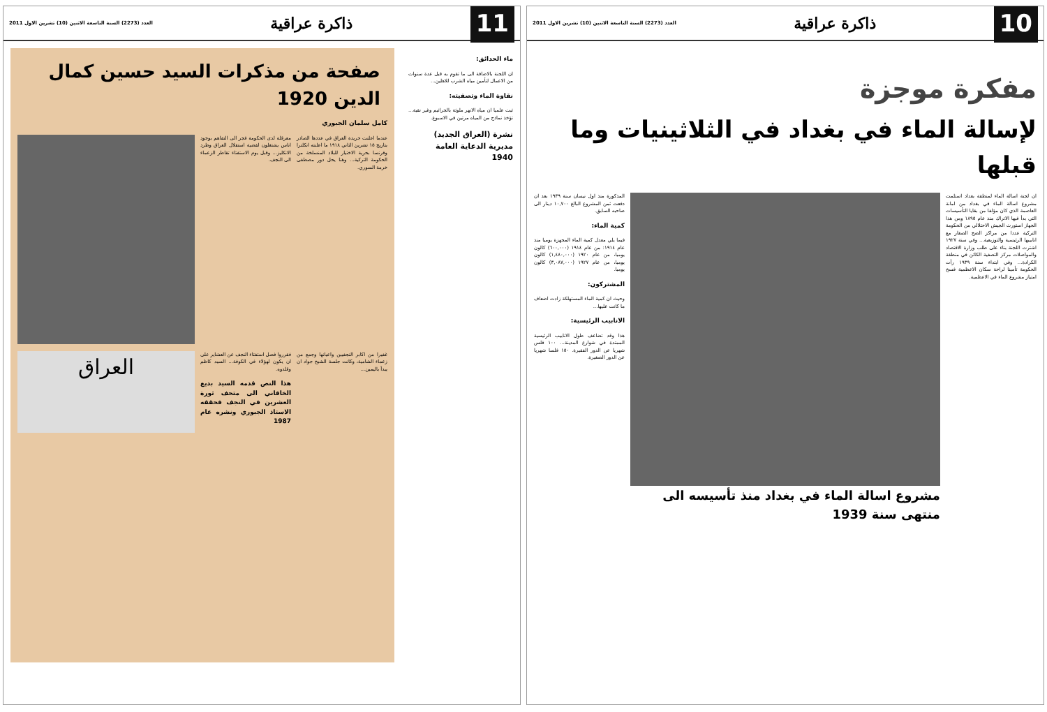10
ذاكرة عراقية
العدد (2273) السنة التاسعة الاثنين (10) تشرين الاول 2011
مفكرة موجزة
لإسالة الماء في بغداد في الثلاثينيات وما قبلها
ان لجنة اسالة الماء لمنطقة بغداد استلمت مشروع اسالة الماء في بغداد من امانة العاصمة الذي كان مؤلفا من بقايا التأسيسات التي بدأ فيها الاتراك منذ عام ١٨٩٥ ومن هذا الجهاز استورث الجيش الاحتلالي من الحكومة التركية عددا من مراكز الضخ الصغار مع انابيبها الرئيسية والتوزيعية... وفي سنة ١٩٢٧ اشترت اللجنة بناء على طلب وزارة الاقتصاد والمواصلات مركز التصفية الكائن في منطقة الكرادة... وفي ابتداء سنة ١٩٣٩ رأت الحكومة تأمينا لراحة سكان الاعظمية فسخ امتياز مشروع الماء في الاعظمية.
مشروع اسالة الماء في بغداد منذ تأسيسه الى منتهى سنة 1939
المذكورة منذ اول نيسان سنة ١٩٣٩ بعد ان دفعت ثمن المشروع البالغ ١٠,٧٠٠ دينار الى صاحبه السابق.
كمية الماء:
فيما يلي معدل كمية الماء المجهزة يوميا منذ عام ١٩١٤: من عام ١٩١٤ (٦٠٠,٠٠٠) كالون يوميا، من عام ١٩٢٠ (١,٤٨٠,٠٠٠) كالون يوميا، من عام ١٩٢٧ (٣,٠٨٧,٠٠٠) كالون يوميا.
المشتركون:
وحيث ان كمية الماء المستهلكة زادت اضعاف ما كانت عليها...
الانابيب الرئيسية:
هذا وقد تضاعف طول الانابيب الرئيسية الممتدة في شوارع المدينة... ١٠٠ فلس شهريا عن الدور الفقيرة. ١٥٠ فلسا شهريا عن الدور الصغيرة.
11
ذاكرة عراقية
العدد (2273) السنة التاسعة الاثنين (10) تشرين الاول 2011
ماء الحدائق:
ان اللجنة بالاضافة الى ما تقوم به قبل عدة سنوات من الاعمال لتأمين مياه الشرب للاهلين...
نقاوة الماء وتصفيته:
ثبت علميا ان مياه الانهر ملوثة بالجراثيم وغير نقية... تؤخذ نماذج من المياه مرتين في الاسبوع.
نشرة (العراق الجديد)
مديرية الدعاية العامة
1940
صفحة من مذكرات السيد حسين كمال الدين 1920
كامل سلمان الجبوري
عندما اعلنت جريدة العراق في عددها الصادر بتاريخ ١٥ تشرين الثاني ١٩١٨ ما اعلنته انكلترا وفرنسا بحرية الاختيار للبلاد المنسلخة من الحكومة التركية... وهنا يحل دور مصطفى خرمة السوري.
معرقلة لدى الحكومة فجر الى التفاهم بوجود اناس يشتغلون لقضية استقلال العراق وطرد الانكليز... وقبل يوم الاستفتاء تقاطر الزعماء الى النجف.
غفيرا من اكابر النجفيين واعيانها وجمع من زعماء الشامية، وكانت جلسة الشيخ جواد ان يبدأ باليمين...
فقرروا فصل استفتاء النجف عن العشاير على ان يكون لهؤلاء في الكوفة... السيد كاظم وقلدوه.
هذا النص قدمه السيد بديع الخاقاني الى متحف ثورة العشرين في النجف فحققه الاستاذ الجبوري ونشره عام 1987
العراق